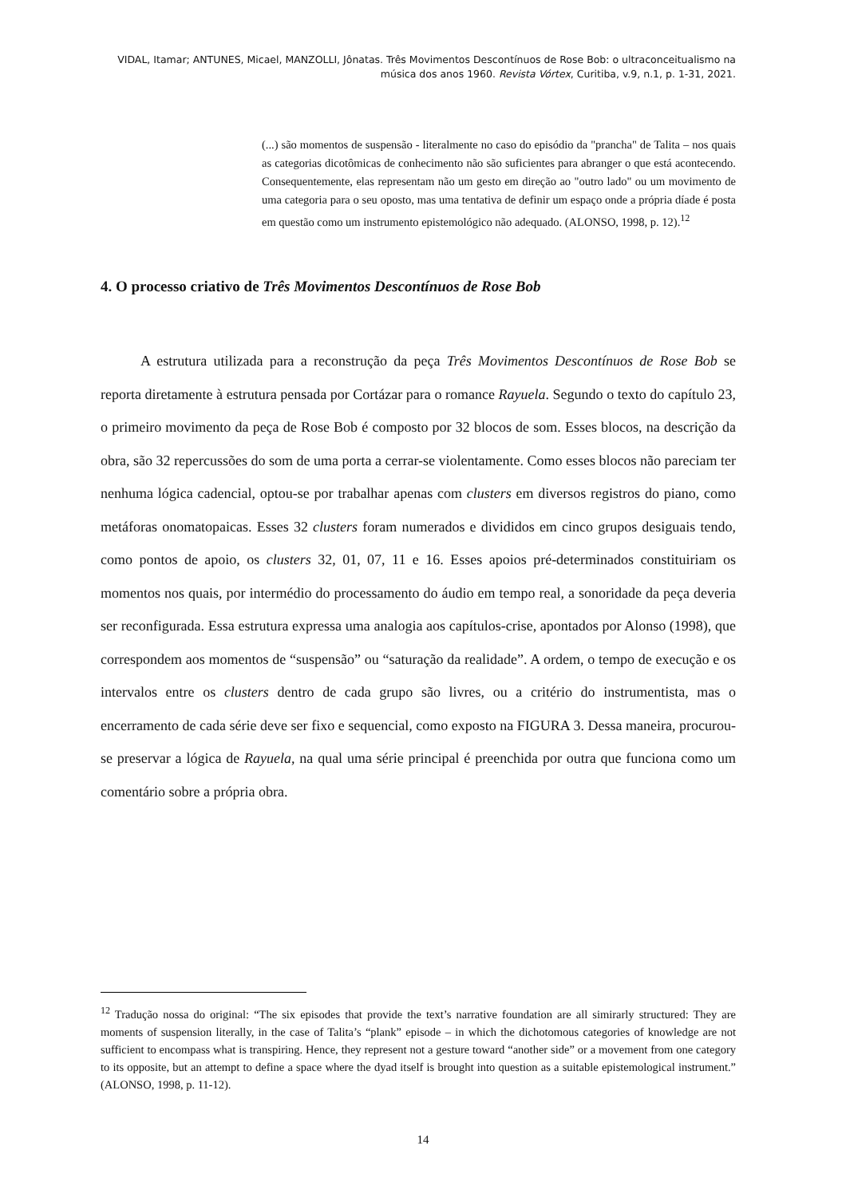VIDAL, Itamar; ANTUNES, Micael, MANZOLLI, Jônatas. Três Movimentos Descontínuos de Rose Bob: o ultraconceitualismo na música dos anos 1960. Revista Vórtex, Curitiba, v.9, n.1, p. 1-31, 2021.
(...) são momentos de suspensão - literalmente no caso do episódio da "prancha" de Talita – nos quais as categorias dicotômicas de conhecimento não são suficientes para abranger o que está acontecendo. Consequentemente, elas representam não um gesto em direção ao "outro lado" ou um movimento de uma categoria para o seu oposto, mas uma tentativa de definir um espaço onde a própria díade é posta em questão como um instrumento epistemológico não adequado. (ALONSO, 1998, p. 12).<sup>12</sup>
4. O processo criativo de Três Movimentos Descontínuos de Rose Bob
A estrutura utilizada para a reconstrução da peça Três Movimentos Descontínuos de Rose Bob se reporta diretamente à estrutura pensada por Cortázar para o romance Rayuela. Segundo o texto do capítulo 23, o primeiro movimento da peça de Rose Bob é composto por 32 blocos de som. Esses blocos, na descrição da obra, são 32 repercussões do som de uma porta a cerrar-se violentamente. Como esses blocos não pareciam ter nenhuma lógica cadencial, optou-se por trabalhar apenas com clusters em diversos registros do piano, como metáforas onomatopaicas. Esses 32 clusters foram numerados e divididos em cinco grupos desiguais tendo, como pontos de apoio, os clusters 32, 01, 07, 11 e 16. Esses apoios pré-determinados constituiriam os momentos nos quais, por intermédio do processamento do áudio em tempo real, a sonoridade da peça deveria ser reconfigurada. Essa estrutura expressa uma analogia aos capítulos-crise, apontados por Alonso (1998), que correspondem aos momentos de “suspensão” ou “saturação da realidade”. A ordem, o tempo de execução e os intervalos entre os clusters dentro de cada grupo são livres, ou a critério do instrumentista, mas o encerramento de cada série deve ser fixo e sequencial, como exposto na FIGURA 3. Dessa maneira, procurou-se preservar a lógica de Rayuela, na qual uma série principal é preenchida por outra que funciona como um comentário sobre a própria obra.
<sup>12</sup> Tradução nossa do original: “The six episodes that provide the text’s narrative foundation are all simirarly structured: They are moments of suspension literally, in the case of Talita’s “plank” episode – in which the dichotomous categories of knowledge are not sufficient to encompass what is transpiring. Hence, they represent not a gesture toward “another side” or a movement from one category to its opposite, but an attempt to define a space where the dyad itself is brought into question as a suitable epistemological instrument.” (ALONSO, 1998, p. 11-12).
14